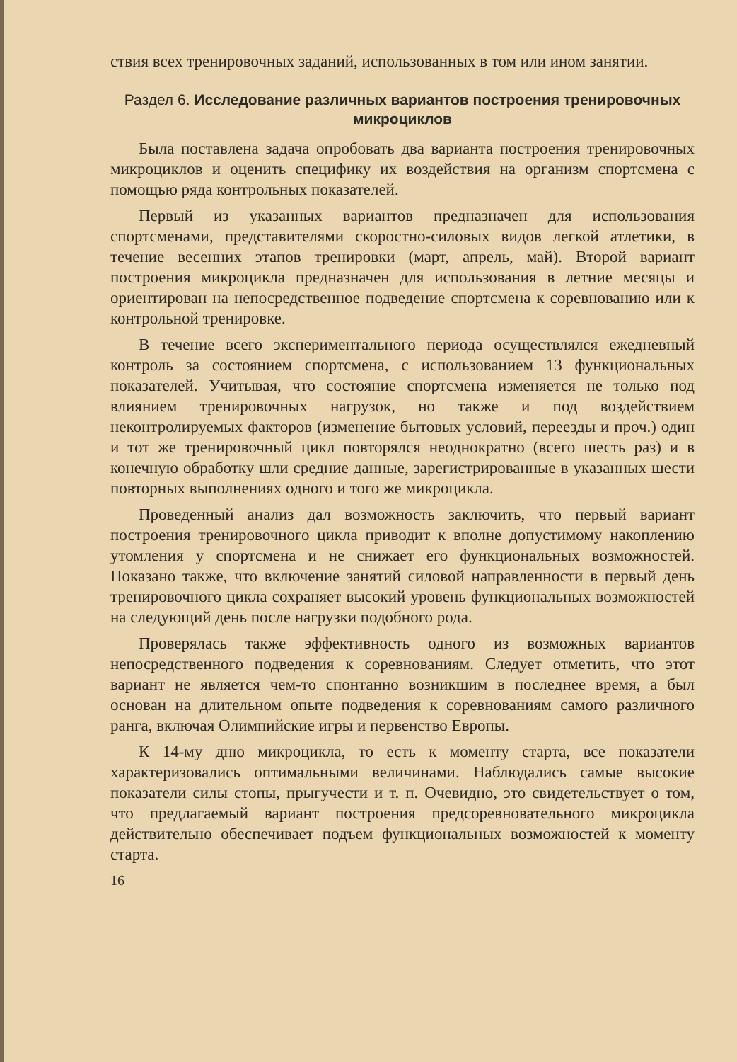ствия всех тренировочных заданий, использованных в том или ином занятии.
Раздел 6. Исследование различных вариантов построения тренировочных микроциклов
Была поставлена задача опробовать два варианта построения тренировочных микроциклов и оценить специфику их воздействия на организм спортсмена с помощью ряда контрольных показателей.
Первый из указанных вариантов предназначен для использования спортсменами, представителями скоростно-силовых видов легкой атлетики, в течение весенних этапов тренировки (март, апрель, май). Второй вариант построения микроцикла предназначен для использования в летние месяцы и ориентирован на непосредственное подведение спортсмена к соревнованию или к контрольной тренировке.
В течение всего экспериментального периода осуществлялся ежедневный контроль за состоянием спортсмена, с использованием 13 функциональных показателей. Учитывая, что состояние спортсмена изменяется не только под влиянием тренировочных нагрузок, но также и под воздействием неконтролируемых факторов (изменение бытовых условий, переезды и проч.) один и тот же тренировочный цикл повторялся неоднократно (всего шесть раз) и в конечную обработку шли средние данные, зарегистрированные в указанных шести повторных выполнениях одного и того же микроцикла.
Проведенный анализ дал возможность заключить, что первый вариант построения тренировочного цикла приводит к вполне допустимому накоплению утомления у спортсмена и не снижает его функциональных возможностей. Показано также, что включение занятий силовой направленности в первый день тренировочного цикла сохраняет высокий уровень функциональных возможностей на следующий день после нагрузки подобного рода.
Проверялась также эффективность одного из возможных вариантов непосредственного подведения к соревнованиям. Следует отметить, что этот вариант не является чем-то спонтанно возникшим в последнее время, а был основан на длительном опыте подведения к соревнованиям самого различного ранга, включая Олимпийские игры и первенство Европы.
К 14-му дню микроцикла, то есть к моменту старта, все показатели характеризовались оптимальными величинами. Наблюдались самые высокие показатели силы стопы, прыгучести и т. п. Очевидно, это свидетельствует о том, что предлагаемый вариант построения предсоревновательного микроцикла действительно обеспечивает подъем функциональных возможностей к моменту старта.
16